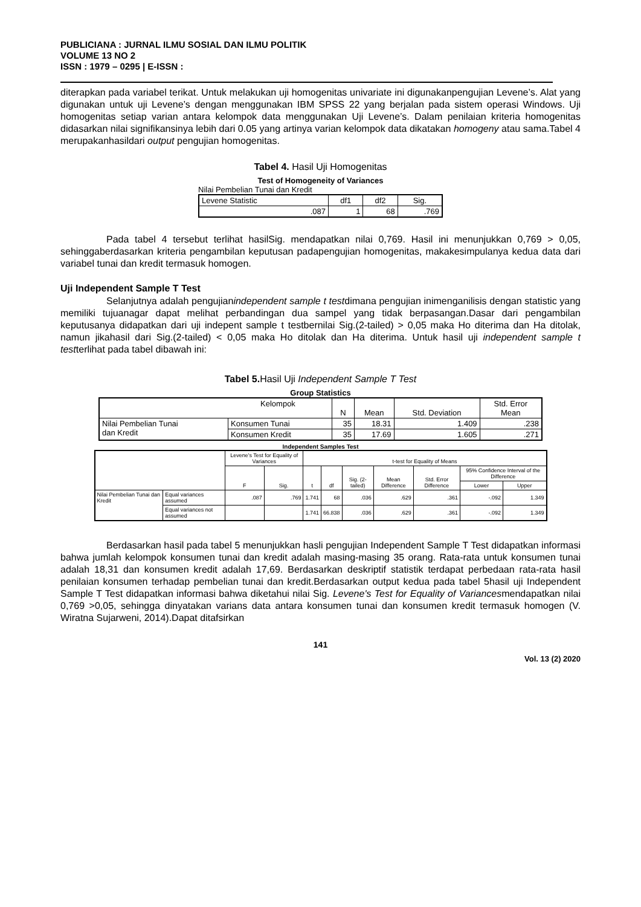PUBLICIANA : JURNAL ILMU SOSIAL DAN ILMU POLITIK
VOLUME 13 NO 2
ISSN : 1979 – 0295 | E-ISSN :
diterapkan pada variabel terikat. Untuk melakukan uji homogenitas univariate ini digunakanpengujian Levene’s. Alat yang digunakan untuk uji Levene’s dengan menggunakan IBM SPSS 22 yang berjalan pada sistem operasi Windows. Uji homogenitas setiap varian antara kelompok data menggunakan Uji Levene’s. Dalam penilaian kriteria homogenitas didasarkan nilai signifikansinya lebih dari 0.05 yang artinya varian kelompok data dikatakan homogeny atau sama.Tabel 4 merupakanhasildari output pengujian homogenitas.
Tabel 4. Hasil Uji Homogenitas
Test of Homogeneity of Variances
Nilai Pembelian Tunai dan Kredit
| Levene Statistic | df1 | df2 | Sig. |
| .087 | 1 | 68 | .769 |
Pada tabel 4 tersebut terlihat hasilSig. mendapatkan nilai 0,769. Hasil ini menunjukkan 0,769 > 0,05, sehinggaberdasarkan kriteria pengambilan keputusan padapengujian homogenitas, makakesimpulanya kedua data dari variabel tunai dan kredit termasuk homogen.
Uji Independent Sample T Test
Selanjutnya adalah pengujianindependent sample t testdimana pengujian inimenganilisis dengan statistic yang memiliki tujuanagar dapat melihat perbandingan dua sampel yang tidak berpasangan.Dasar dari pengambilan keputusanya didapatkan dari uji indepent sample t testbernilai Sig.(2-tailed) > 0,05 maka Ho diterima dan Ha ditolak, namun jikahasil dari Sig.(2-tailed) < 0,05 maka Ho ditolak dan Ha diterima. Untuk hasil uji independent sample t testterlihat pada tabel dibawah ini:
Tabel 5. Hasil Uji Independent Sample T Test
Group Statistics
| Kelompok | | N | Mean | Std. Deviation | Std. Error Mean |
| --- | --- | --- | --- | --- | --- |
| Nilai Pembelian Tunai dan Kredit | Konsumen Tunai | 35 | 18.31 | 1.409 | .238 |
| | Konsumen Kredit | 35 | 17.69 | 1.605 | .271 |
Independent Samples Test
| | | Levene's Test for Equality of Variances | | t-test for Equality of Means | | | | | | |
| --- | --- | --- | --- | --- | --- | --- | --- | --- | --- | --- |
| | | F | Sig. | t | df | Sig. (2-tailed) | Mean Difference | Std. Error Difference | 95% Confidence Interval of the Difference | |
| | | | | | | | | | Lower | Upper |
| Nilai Pembelian Tunai dan Kredit | Equal variances assumed | .087 | .769 | 1.741 | 68 | .036 | .629 | .361 | -.092 | 1.349 |
| | Equal variances not assumed | | | 1.741 | 66.838 | .036 | .629 | .361 | -.092 | 1.349 |
Berdasarkan hasil pada tabel 5 menunjukkan hasli pengujian Independent Sample T Test didapatkan informasi bahwa jumlah kelompok konsumen tunai dan kredit adalah masing-masing 35 orang. Rata-rata untuk konsumen tunai adalah 18,31 dan konsumen kredit adalah 17,69. Berdasarkan deskriptif statistik terdapat perbedaan rata-rata hasil penilaian konsumen terhadap pembelian tunai dan kredit.Berdasarkan output kedua pada tabel 5hasil uji Independent Sample T Test didapatkan informasi bahwa diketahui nilai Sig. Levene's Test for Equality of Variancesmendapatkan nilai 0,769 >0,05, sehingga dinyatakan varians data antara konsumen tunai dan konsumen kredit termasuk homogen (V. Wiratna Sujarweni, 2014).Dapat ditafsirkan
141
Vol. 13 (2) 2020